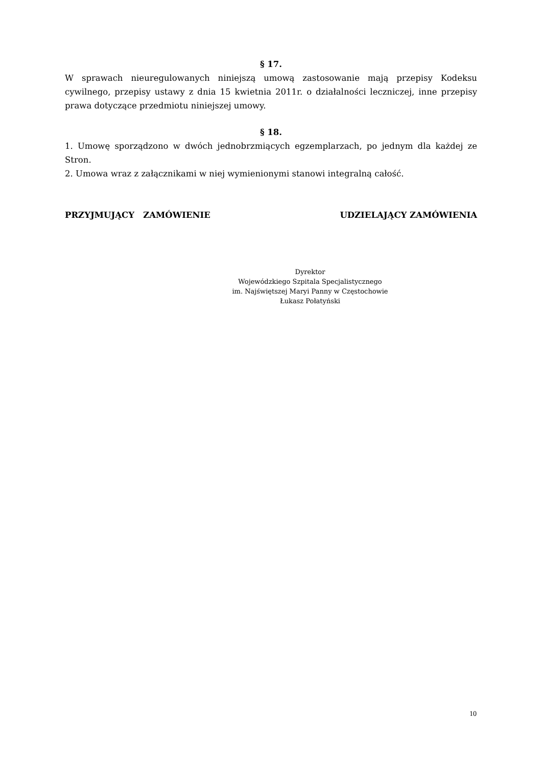§ 17.
W sprawach nieuregulowanych niniejszą umową zastosowanie mają przepisy Kodeksu cywilnego, przepisy ustawy z dnia 15 kwietnia 2011r. o działalności leczniczej, inne przepisy prawa dotyczące przedmiotu niniejszej umowy.
§ 18.
1. Umowę sporządzono w dwóch jednobrzmiących egzemplarzach, po jednym dla każdej ze Stron.
2. Umowa wraz z załącznikami w niej wymienionymi stanowi integralną całość.
PRZYJMUJĄCY ZAMÓWIENIE UDZIELAJĄCY ZAMÓWIENIA
Dyrektor
Wojewódzkiego Szpitala Specjalistycznego
im. Najświętszej Maryi Panny w Częstochowie
Łukasz Połatyński
10